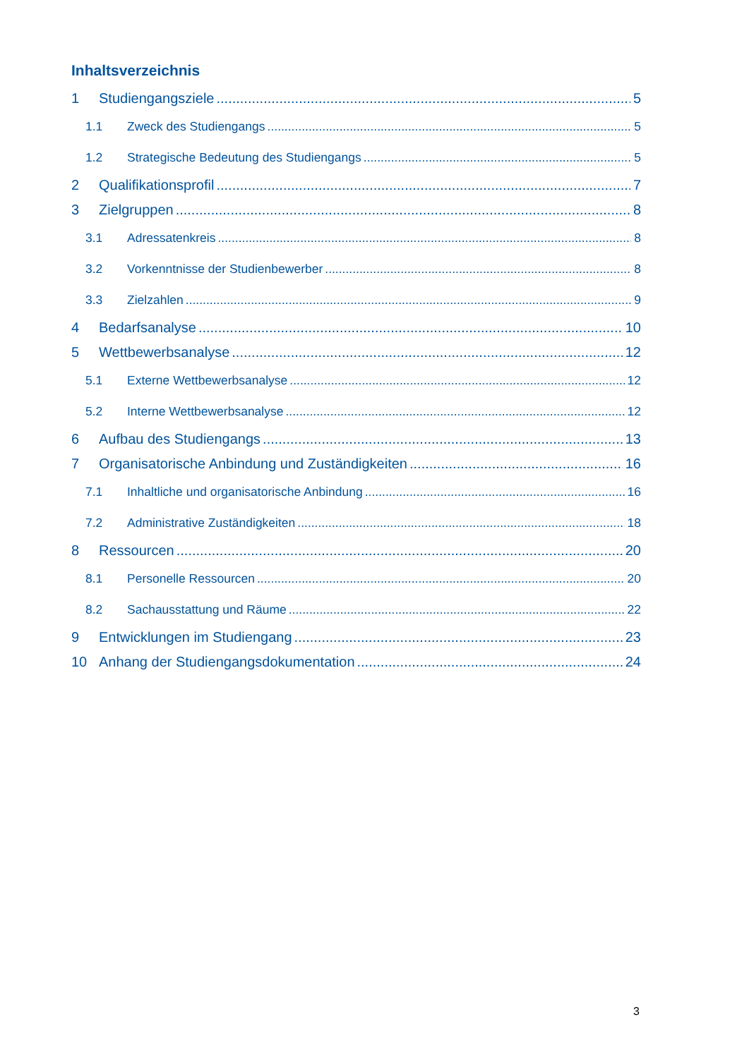Inhaltsverzeichnis
1 Studiengangsziele 5
1.1 Zweck des Studiengangs 5
1.2 Strategische Bedeutung des Studiengangs 5
2 Qualifikationsprofil 7
3 Zielgruppen 8
3.1 Adressatenkreis 8
3.2 Vorkenntnisse der Studienbewerber 8
3.3 Zielzahlen 9
4 Bedarfsanalyse 10
5 Wettbewerbsanalyse 12
5.1 Externe Wettbewerbsanalyse 12
5.2 Interne Wettbewerbsanalyse 12
6 Aufbau des Studiengangs 13
7 Organisatorische Anbindung und Zuständigkeiten 16
7.1 Inhaltliche und organisatorische Anbindung 16
7.2 Administrative Zuständigkeiten 18
8 Ressourcen 20
8.1 Personelle Ressourcen 20
8.2 Sachausstattung und Räume 22
9 Entwicklungen im Studiengang 23
10 Anhang der Studiengangsdokumentation 24
3